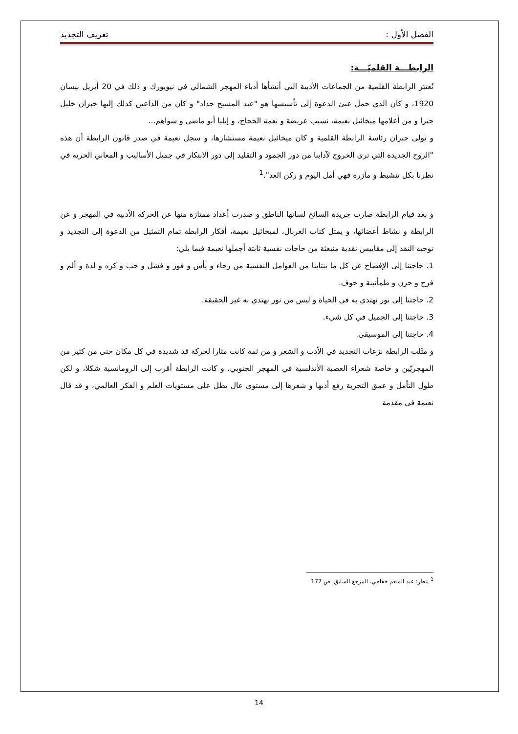الفصل الأول : تعريف التجديد
الرابطـــة القلميّـــة:
تُعتبَر الرابطة القلمية من الجماعات الأدبية التي أنشأها أدباء المهجر الشمالي في نيويورك و ذلك في 20 أبريل نيسان 1920، و كان الذي حمل عبئ الدعوة إلى تأسيسها هو "عبد المسيح حداد" و كان من الداعين كذلك إليها جبران خليل جبرا و من أعلامها ميخائيل نعيمة، نسيب عريضة و نعمة الحجاج، و إيليا أبو ماضي و سواهم...
و تولى جبران رئاسة الرابطة القلمية و كان ميخائيل نعيمة مستشارها، و سجل نعيمة في صدر قانون الرابطة أن هذه "الروح الجديدة التي ترى الخروج لآدابنا من دور الجمود و التقليد إلى دور الابتكار في جميل الأساليب و المعاني الحرية في نظرنا بكل تنشيط و مآزرة فهي أمل اليوم و ركن الغد".<sup>1</sup>
و بعد قيام الرابطة صارت جريدة السائح لسانها الناطق و صدرت أعداد ممتازة منها عن الحركة الأدبية في المهجر و عن الرابطة و نشاط أعضائها، و يمثل كتاب الغربال، لميخائيل نعيمة، أفكار الرابطة تمام التمثيل من الدعوة إلى التجديد و توجيه النقد إلى مقاييس نقدية منبعثة من حاجات نفسية ثابتة أجملها نعيمة فيما يلي:
1. حاجتنا إلى الإفصاح عن كل ما ينتابنا من العوامل النفسية من رجاء و يأس و فوز و فشل و حب و كره و لذة و ألم و فرح و حزن و طمأنينة و خوف.
2. حاجتنا إلى نور نهتدي به في الحياة و ليس من نور نهتدي به غير الحقيقة.
3. حاجتنا إلى الجميل في كل شيء.
4. حاجتنا إلى الموسيقى.
و مثّلت الرابطة نزعات التجديد في الأدب و الشعر و من ثمة كانت مثارا لحركة قد شديدة في كل مكان حتى من كثير من المهجريّين و خاصة شعراء العصبة الأندلسية في المهجر الجنوبي، و كانت الرابطة أقرب إلى الرومانسية شكلا، و لكن طول التأمل و عمق التجربة رفع أدبها و شعرها إلى مستوى عال يطل على مستويات العلم و الفكر العالمي، و قد قال نعيمة في مقدمة
<sup>1</sup> ينظر: عبد المنعم خفاجي، المرجع السابق، ص 177.
14